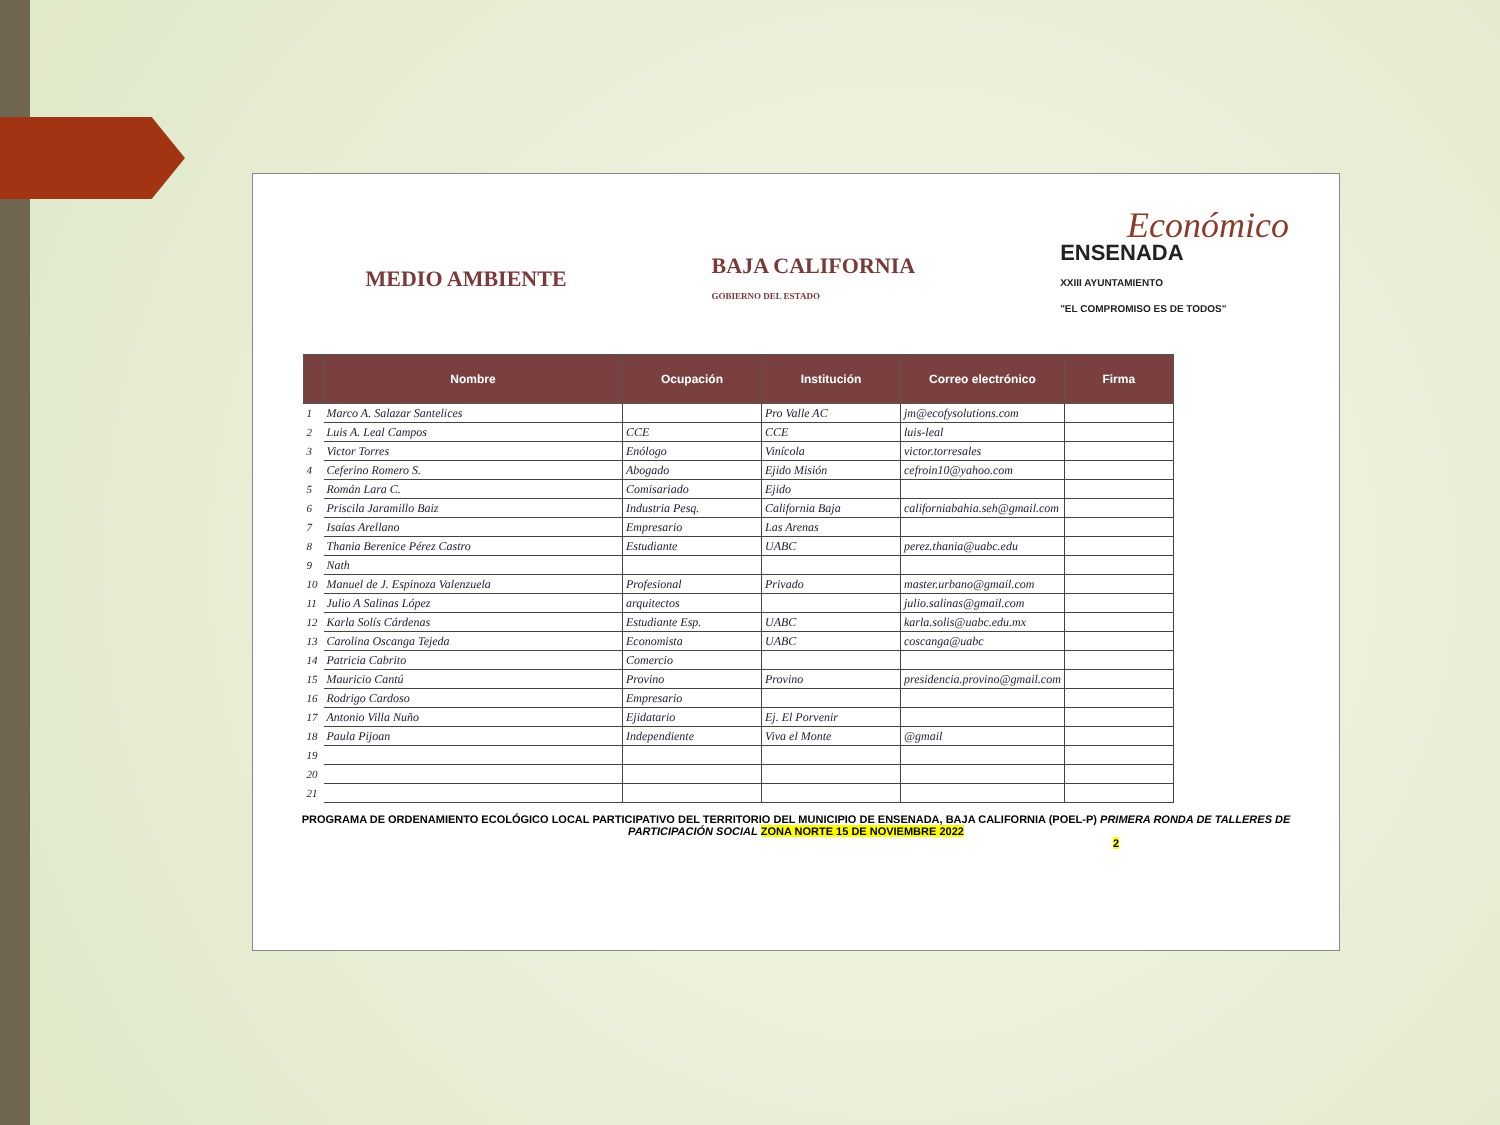Económico
MEDIO AMBIENTE
BAJA CALIFORNIA
GOBIERNO DEL ESTADO
ENSENADA
XXIII AYUNTAMIENTO
"EL COMPROMISO ES DE TODOS"
| | Nombre | Ocupación | Institución | Correo electrónico | Firma |
| --- | --- | --- | --- | --- | --- |
| 1 | Marco A. Salazar Santelices | | Pro Valle AC | jm@ecofysolutions.com | |
| 2 | Luis A. Leal Campos | CCE | CCE | luis-leal | |
| 3 | Victor Torres | Enólogo | Vinícola | victor.torresales | |
| 4 | Ceferino Romero S. | Abogado | Ejido Misión | cefroin10@yahoo.com | |
| 5 | Román Lara C. | Comisariado | Ejido | | |
| 6 | Priscila Jaramillo Baiz | Industria Pesq. | California Baja | californiabahia.seh@gmail.com | |
| 7 | Isaías Arellano | Empresario | Las Arenas | | |
| 8 | Thania Berenice Pérez Castro | Estudiante | UABC | perez.thania@uabc.edu | |
| 9 | Nath | | | | |
| 10 | Manuel de J. Espinoza Valenzuela | Profesional | Privado | master.urbano@gmail.com | |
| 11 | Julio A Salinas López | arquitectos | | julio.salinas@gmail.com | |
| 12 | Karla Solís Cárdenas | Estudiante Esp. | UABC | karla.solis@uabc.edu.mx | |
| 13 | Carolina Oscanga Tejeda | Economista | UABC | coscanga@uabc | |
| 14 | Patricia Cabrito | Comercio | | | |
| 15 | Mauricio Cantú | Provino | Provino | presidencia.provino@gmail.com | |
| 16 | Rodrigo Cardoso | Empresario | | | |
| 17 | Antonio Villa Nuño | Ejidatario | Ej. El Porvenir | | |
| 18 | Paula Pijoan | Independiente | Viva el Monte | @gmail | |
| 19 | | | | | |
| 20 | | | | | |
| 21 | | | | | |
PROGRAMA DE ORDENAMIENTO ECOLÓGICO LOCAL PARTICIPATIVO DEL TERRITORIO DEL MUNICIPIO DE ENSENADA, BAJA CALIFORNIA (POEL-P) PRIMERA RONDA DE TALLERES DE PARTICIPACIÓN SOCIAL ZONA NORTE 15 DE NOVIEMBRE 2022
2